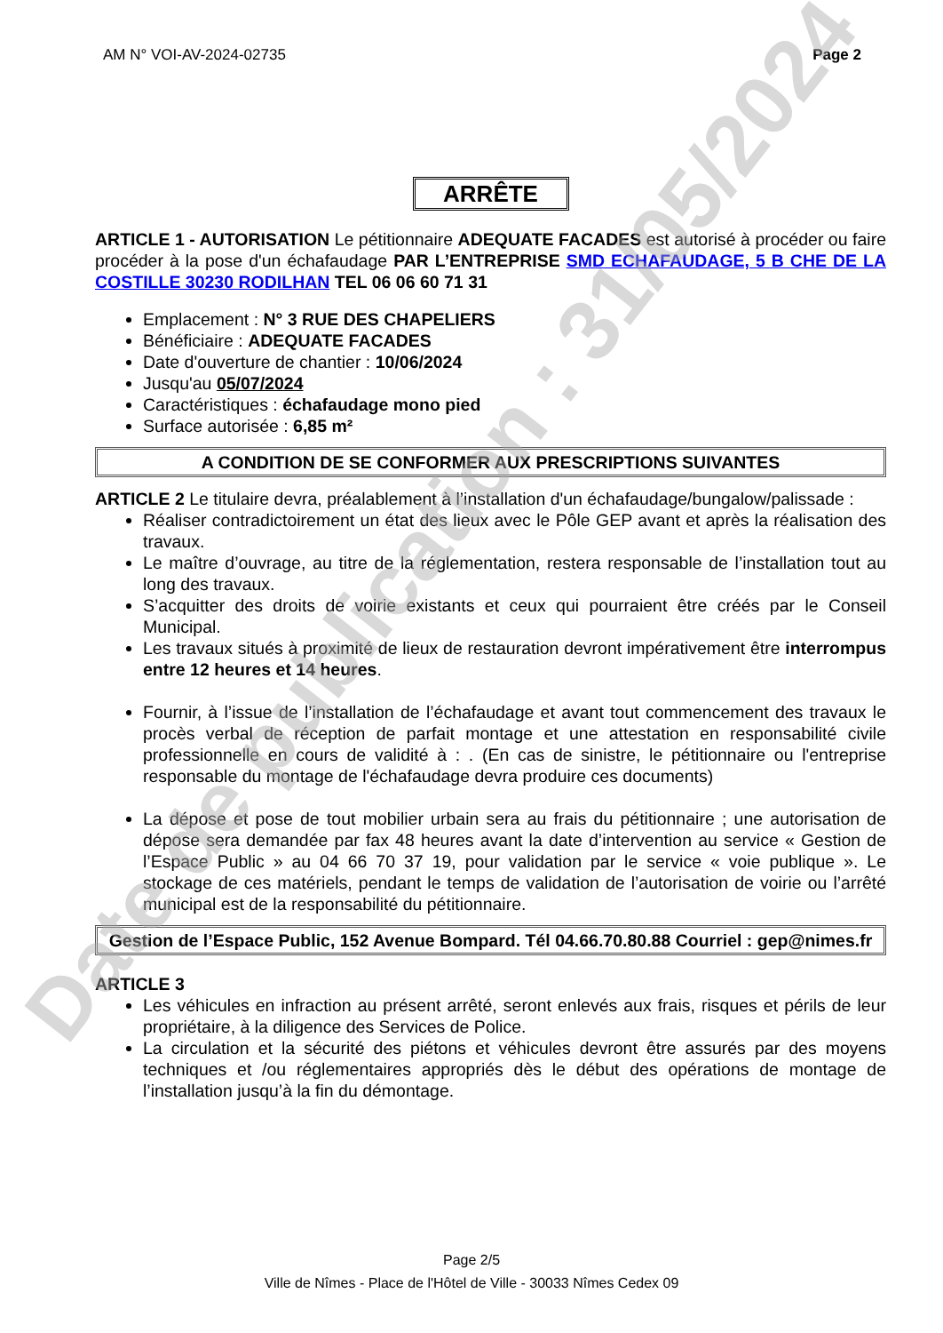AM N° VOI-AV-2024-02735 Page 2
ARRÊTE
ARTICLE 1 - AUTORISATION Le pétitionnaire ADEQUATE FACADES est autorisé à procéder ou faire procéder à la pose d'un échafaudage PAR L’ENTREPRISE SMD ECHAFAUDAGE, 5 B CHE DE LA COSTILLE 30230 RODILHAN TEL 06 06 60 71 31
Emplacement : N° 3 RUE DES CHAPELIERS
Bénéficiaire : ADEQUATE FACADES
Date d'ouverture de chantier : 10/06/2024
Jusqu'au 05/07/2024
Caractéristiques : échafaudage mono pied
Surface autorisée : 6,85 m²
A CONDITION DE SE CONFORMER AUX PRESCRIPTIONS SUIVANTES
ARTICLE 2 Le titulaire devra, préalablement à l’installation d'un échafaudage/bungalow/palissade :
Réaliser contradictoirement un état des lieux avec le Pôle GEP avant et après la réalisation des travaux.
Le maître d’ouvrage, au titre de la réglementation, restera responsable de l’installation tout au long des travaux.
S’acquitter des droits de voirie existants et ceux qui pourraient être créés par le Conseil Municipal.
Les travaux situés à proximité de lieux de restauration devront impérativement être interrompus entre 12 heures et 14 heures.
Fournir, à l’issue de l’installation de l’échafaudage et avant tout commencement des travaux le procès verbal de réception de parfait montage et une attestation en responsabilité civile professionnelle en cours de validité à : . (En cas de sinistre, le pétitionnaire ou l'entreprise responsable du montage de l'échafaudage devra produire ces documents)
La dépose et pose de tout mobilier urbain sera au frais du pétitionnaire ; une autorisation de dépose sera demandée par fax 48 heures avant la date d’intervention au service « Gestion de l’Espace Public » au 04 66 70 37 19, pour validation par le service « voie publique ». Le stockage de ces matériels, pendant le temps de validation de l’autorisation de voirie ou l’arrêté municipal est de la responsabilité du pétitionnaire.
Gestion de l’Espace Public, 152 Avenue Bompard. Tél 04.66.70.80.88 Courriel : gep@nimes.fr
ARTICLE 3
Les véhicules en infraction au présent arrêté, seront enlevés aux frais, risques et périls de leur propriétaire, à la diligence des Services de Police.
La circulation et la sécurité des piétons et véhicules devront être assurés par des moyens techniques et /ou réglementaires appropriés dès le début des opérations de montage de l’installation jusqu’à la fin du démontage.
Date de publication : 31/05/2024
Page 2/5
Ville de Nîmes - Place de l'Hôtel de Ville - 30033 Nîmes Cedex 09